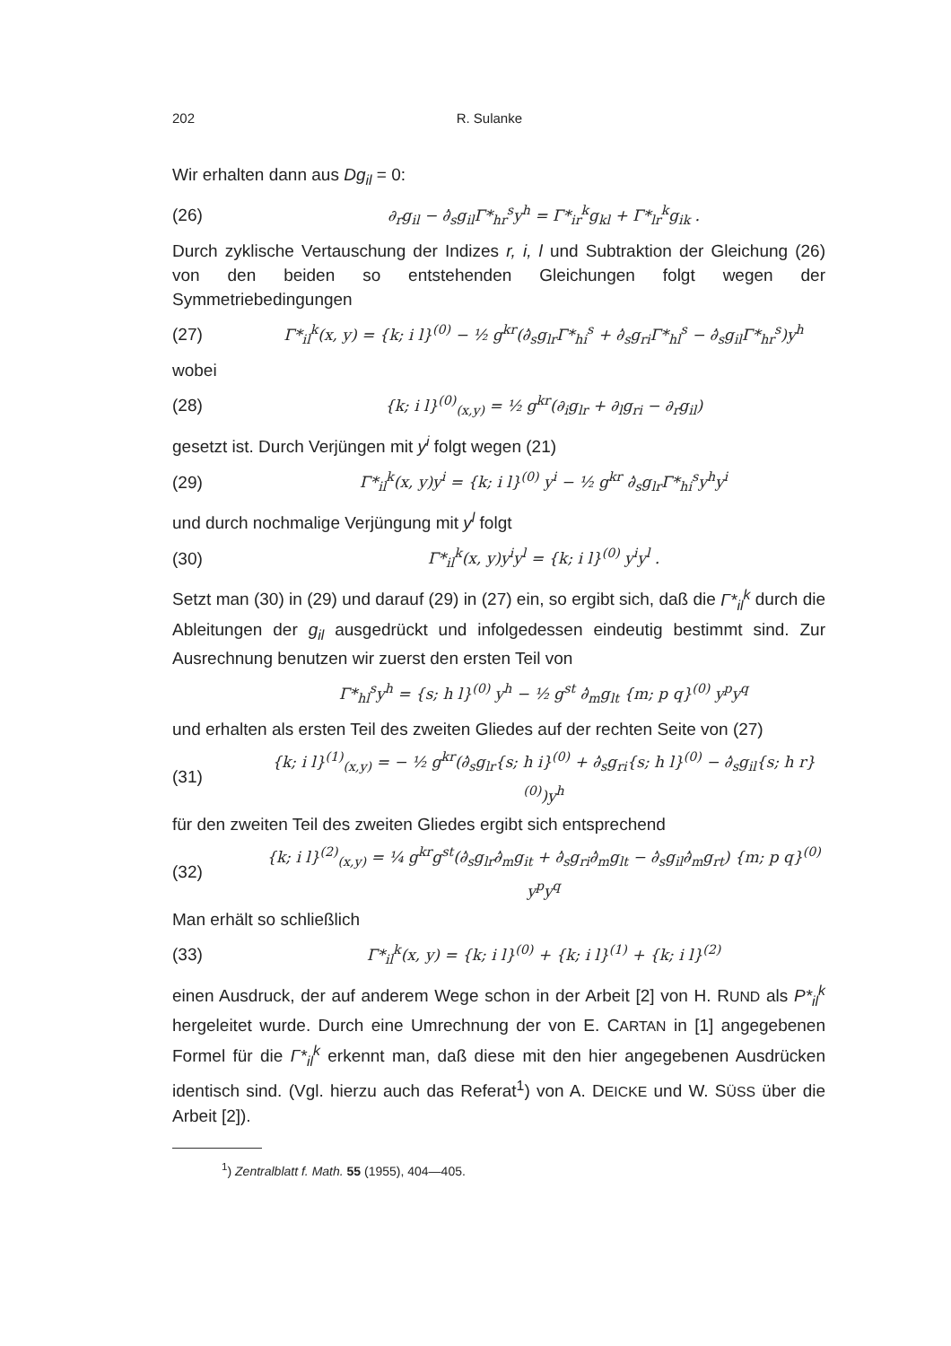202 R. Sulanke
Wir erhalten dann aus Dg<sub>il</sub> = 0:
(26) ∂<sub>r</sub>g<sub>il</sub> − ∂̇<sub>s</sub>g<sub>il</sub>Γ*<sub>hr</sub><sup>s</sup>y<sup>h</sup> = Γ*<sub>ir</sub><sup>k</sup>g<sub>kl</sub> + Γ*<sub>lr</sub><sup>k</sup>g<sub>ik</sub> .
Durch zyklische Vertauschung der Indizes r, i, l und Subtraktion der Gleichung (26) von den beiden so entstehenden Gleichungen folgt wegen der Symmetriebedingungen
(27) Γ*<sub>il</sub><sup>k</sup>(x, y) = {k; i l}<sup>(0)</sup> − ½ g<sup>kr</sup>(∂̇<sub>s</sub>g<sub>lr</sub>Γ*<sub>hi</sub><sup>s</sup> + ∂̇<sub>s</sub>g<sub>ri</sub>Γ*<sub>hl</sub><sup>s</sup> − ∂̇<sub>s</sub>g<sub>il</sub>Γ*<sub>hr</sub><sup>s</sup>)y<sup>h</sup>
wobei
(28) {k; i l}<sup>(0)</sup><sub>(x,y)</sub> = ½ g<sup>kr</sup>(∂<sub>i</sub>g<sub>lr</sub> + ∂<sub>l</sub>g<sub>ri</sub> − ∂<sub>r</sub>g<sub>il</sub>)
gesetzt ist. Durch Verjüngen mit y<sup>i</sup> folgt wegen (21)
(29) Γ*<sub>il</sub><sup>k</sup>(x, y)y<sup>i</sup> = {k; i l}<sup>(0)</sup> y<sup>i</sup> − ½ g<sup>kr</sup> ∂̇<sub>s</sub>g<sub>lr</sub>Γ*<sub>hi</sub><sup>s</sup>y<sup>h</sup>y<sup>i</sup>
und durch nochmalige Verjüngung mit y<sup>l</sup> folgt
(30) Γ*<sub>il</sub><sup>k</sup>(x, y)y<sup>i</sup>y<sup>l</sup> = {k; i l}<sup>(0)</sup> y<sup>i</sup>y<sup>l</sup> .
Setzt man (30) in (29) und darauf (29) in (27) ein, so ergibt sich, daß die Γ*<sub>il</sub><sup>k</sup> durch die Ableitungen der g<sub>il</sub> ausgedrückt und infolgedessen eindeutig bestimmt sind. Zur Ausrechnung benutzen wir zuerst den ersten Teil von
Γ*<sub>hl</sub><sup>s</sup>y<sup>h</sup> = {s; h l}<sup>(0)</sup> y<sup>h</sup> − ½ g<sup>st</sup> ∂̇<sub>m</sub>g<sub>lt</sub> {m; p q}<sup>(0)</sup> y<sup>p</sup>y<sup>q</sup>
und erhalten als ersten Teil des zweiten Gliedes auf der rechten Seite von (27)
(31) {k; i l}<sup>(1)</sup><sub>(x,y)</sub> = − ½ g<sup>kr</sup>(∂̇<sub>s</sub>g<sub>lr</sub>{s; h i}<sup>(0)</sup> + ∂̇<sub>s</sub>g<sub>ri</sub>{s; h l}<sup>(0)</sup> − ∂̇<sub>s</sub>g<sub>il</sub>{s; h r}<sup>(0)</sup>)y<sup>h</sup>
für den zweiten Teil des zweiten Gliedes ergibt sich entsprechend
(32) {k; i l}<sup>(2)</sup><sub>(x,y)</sub> = ¼ g<sup>kr</sup>g<sup>st</sup>(∂̇<sub>s</sub>g<sub>lr</sub>∂̇<sub>m</sub>g<sub>it</sub> + ∂̇<sub>s</sub>g<sub>ri</sub>∂̇<sub>m</sub>g<sub>lt</sub> − ∂̇<sub>s</sub>g<sub>il</sub>∂̇<sub>m</sub>g<sub>rt</sub>) {m; p q}<sup>(0)</sup> y<sup>p</sup>y<sup>q</sup>
Man erhält so schließlich
(33) Γ*<sub>il</sub><sup>k</sup>(x, y) = {k; i l}<sup>(0)</sup> + {k; i l}<sup>(1)</sup> + {k; i l}<sup>(2)</sup>
einen Ausdruck, der auf anderem Wege schon in der Arbeit [2] von H. RUND als P*<sub>il</sub><sup>k</sup> hergeleitet wurde. Durch eine Umrechnung der von E. CARTAN in [1] angegebenen Formel für die Γ*<sub>il</sub><sup>k</sup> erkennt man, daß diese mit den hier angegebenen Ausdrücken identisch sind. (Vgl. hierzu auch das Referat<sup>1</sup>) von A. DEICKE und W. SÜSS über die Arbeit [2]).
<sup>1</sup>) Zentralblatt f. Math. 55 (1955), 404—405.